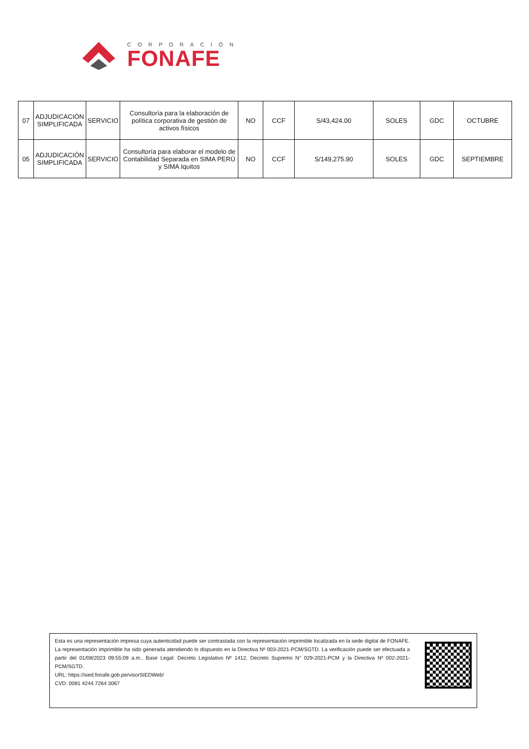CORPORACIÓN
FONAFE
| 07 | ADJUDICACIÓN SIMPLIFICADA | SERVICIO | Consultoría para la elaboración de política corporativa de gestión de activos físicos | NO | CCF | S/43,424.00 | SOLES | GDC | OCTUBRE |
| 05 | ADJUDICACIÓN SIMPLIFICADA | SERVICIO | Consultoría para elaborar el modelo de Contabilidad Separada en SIMA PERÚ y SIMA Iquitos | NO | CCF | S/149,275.90 | SOLES | GDC | SEPTIEMBRE |
Esta es una representación impresa cuya autenticidad puede ser contrastada con la representación imprimible localizada en la sede digital de FONAFE. La representación imprimible ha sido generada atendiendo lo dispuesto en la Directiva Nº 003-2021-PCM/SGTD. La verificación puede ser efectuada a partir del 01/08/2023 09:55:09 a.m.. Base Legal: Decreto Legislativo Nº 1412, Decreto Supremo N° 029-2021-PCM y la Directiva Nº 002-2021-PCM/SGTD.
URL: https://sied.fonafe.gob.pe/visorSIEDWeb/
CVD: 0081 4244 7264 3067